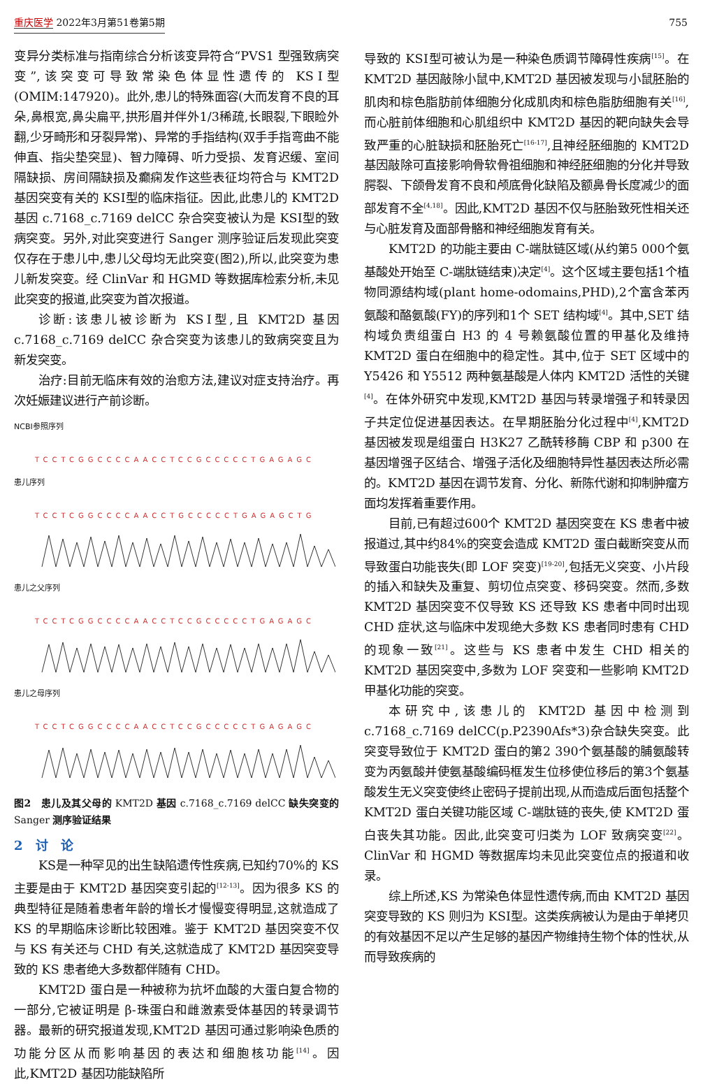重庆医学 2022年3月第51卷第5期 755
变异分类标准与指南综合分析该变异符合“PVS1 型强致病突变”,该突变可导致常染色体显性遗传的 KSⅠ型(OMIM:147920)。此外,患儿的特殊面容(大而发育不良的耳朵,鼻根宽,鼻尖扁平,拱形眉并伴外1/3稀疏,长眼裂,下眼睑外翻,少牙畸形和牙裂异常)、异常的手指结构(双手手指弯曲不能伸直、指尖垫突显)、智力障碍、听力受损、发育迟缓、室间隔缺损、房间隔缺损及癫痫发作这些表征均符合与 KMT2D 基因突变有关的 KSⅠ型的临床指征。因此,此患儿的 KMT2D 基因 c.7168_c.7169 delCC 杂合突变被认为是 KSⅠ型的致病突变。另外,对此突变进行 Sanger 测序验证后发现此突变仅存在于患儿中,患儿父母均无此突变(图2),所以,此突变为患儿新发突变。经 ClinVar 和 HGMD 等数据库检索分析,未见此突变的报道,此突变为首次报道。
诊断:该患儿被诊断为 KSⅠ型,且 KMT2D 基因 c.7168_c.7169 delCC 杂合突变为该患儿的致病突变且为新发突变。
治疗:目前无临床有效的治愈方法,建议对症支持治疗。再次妊娠建议进行产前诊断。
NCBI参照序列
TCCTCGGCCCCAACCTCCGCCCCCTGAGAGC
患儿序列
TCCTCGGCCCCAACCTGCCCCCTGAGAGCTG
患儿之父序列
TCCTCGGCCCCAACCTCCGCCCCCTGAGAGC
患儿之母序列
TCCTCGGCCCCAACCTCCGCCCCCTGAGAGC
图2　患儿及其父母的 KMT2D 基因 c.7168_c.7169 delCC 缺失突变的 Sanger 测序验证结果
2　讨　论
KS是一种罕见的出生缺陷遗传性疾病,已知约70%的 KS 主要是由于 KMT2D 基因突变引起的<sup>[12-13]</sup>。因为很多 KS 的典型特征是随着患者年龄的增长才慢慢变得明显,这就造成了 KS 的早期临床诊断比较困难。鉴于 KMT2D 基因突变不仅与 KS 有关还与 CHD 有关,这就造成了 KMT2D 基因突变导致的 KS 患者绝大多数都伴随有 CHD。
KMT2D 蛋白是一种被称为抗坏血酸的大蛋白复合物的一部分,它被证明是 β-珠蛋白和雌激素受体基因的转录调节器。最新的研究报道发现,KMT2D 基因可通过影响染色质的功能分区从而影响基因的表达和细胞核功能<sup>[14]</sup>。因此,KMT2D 基因功能缺陷所
导致的 KSⅠ型可被认为是一种染色质调节障碍性疾病<sup>[15]</sup>。在 KMT2D 基因敲除小鼠中,KMT2D 基因被发现与小鼠胚胎的肌肉和棕色脂肪前体细胞分化成肌肉和棕色脂肪细胞有关<sup>[16]</sup>,而心脏前体细胞和心肌组织中 KMT2D 基因的靶向缺失会导致严重的心脏缺损和胚胎死亡<sup>[16-17]</sup>,且神经胚细胞的 KMT2D 基因敲除可直接影响骨软骨祖细胞和神经胚细胞的分化并导致腭裂、下颌骨发育不良和颅底骨化缺陷及额鼻骨长度减少的面部发育不全<sup>[4,18]</sup>。因此,KMT2D 基因不仅与胚胎致死性相关还与心脏发育及面部骨骼和神经细胞发育有关。
KMT2D 的功能主要由 C-端肽链区域(从约第5 000个氨基酸处开始至 C-端肽链结束)决定<sup>[4]</sup>。这个区域主要包括1个植物同源结构域(plant home-odomains,PHD),2个富含苯丙氨酸和酪氨酸(FY)的序列和1个 SET 结构域<sup>[4]</sup>。其中,SET 结构域负责组蛋白 H3 的 4 号赖氨酸位置的甲基化及维持 KMT2D 蛋白在细胞中的稳定性。其中,位于 SET 区域中的 Y5426 和 Y5512 两种氨基酸是人体内 KMT2D 活性的关键<sup>[4]</sup>。在体外研究中发现,KMT2D 基因与转录增强子和转录因子共定位促进基因表达。在早期胚胎分化过程中<sup>[4]</sup>,KMT2D 基因被发现是组蛋白 H3K27 乙酰转移酶 CBP 和 p300 在基因增强子区结合、增强子活化及细胞特异性基因表达所必需的。KMT2D 基因在调节发育、分化、新陈代谢和抑制肿瘤方面均发挥着重要作用。
目前,已有超过600个 KMT2D 基因突变在 KS 患者中被报道过,其中约84%的突变会造成 KMT2D 蛋白截断突变从而导致蛋白功能丧失(即 LOF 突变)<sup>[19-20]</sup>,包括无义突变、小片段的插入和缺失及重复、剪切位点突变、移码突变。然而,多数 KMT2D 基因突变不仅导致 KS 还导致 KS 患者中同时出现 CHD 症状,这与临床中发现绝大多数 KS 患者同时患有 CHD 的现象一致<sup>[21]</sup>。这些与 KS 患者中发生 CHD 相关的 KMT2D 基因突变中,多数为 LOF 突变和一些影响 KMT2D 甲基化功能的突变。
本研究中,该患儿的 KMT2D 基因中检测到 c.7168_c.7169 delCC(p.P2390Afs*3)杂合缺失突变。此突变导致位于 KMT2D 蛋白的第2 390个氨基酸的脯氨酸转变为丙氨酸并使氨基酸编码框发生位移使位移后的第3个氨基酸发生无义突变使终止密码子提前出现,从而造成后面包括整个 KMT2D 蛋白关键功能区域 C-端肽链的丧失,使 KMT2D 蛋白丧失其功能。因此,此突变可归类为 LOF 致病突变<sup>[22]</sup>。ClinVar 和 HGMD 等数据库均未见此突变位点的报道和收录。
综上所述,KS 为常染色体显性遗传病,而由 KMT2D 基因突变导致的 KS 则归为 KSⅠ型。这类疾病被认为是由于单拷贝的有效基因不足以产生足够的基因产物维持生物个体的性状,从而导致疾病的